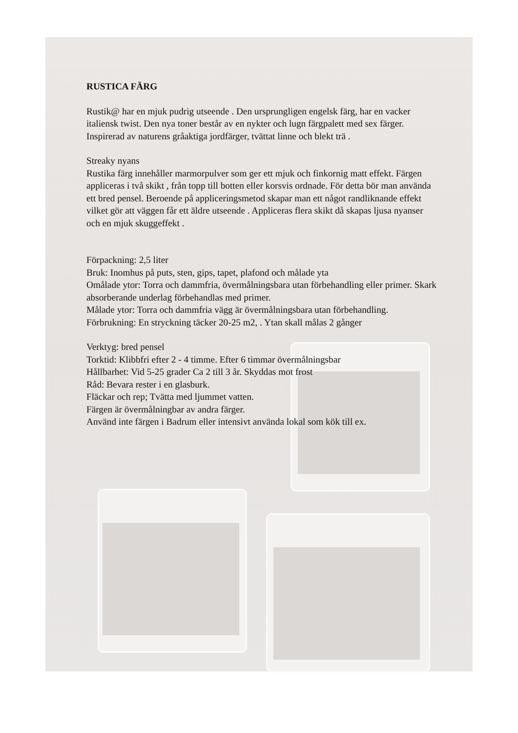RUSTICA FÄRG
Rustik@ har en mjuk pudrig utseende . Den ursprungligen engelsk färg, har en vacker italiensk twist. Den nya toner består av en nykter och lugn färgpalett med sex färger. Inspirerad av naturens gråaktiga jordfärger, tvättat linne och blekt trä .
Streaky nyans
Rustika färg innehåller marmorpulver som ger ett mjuk och finkornig matt effekt. Färgen appliceras i två skikt , från topp till botten eller korsvis ordnade. För detta bör man använda ett bred pensel. Beroende på appliceringsmetod skapar man ett något randliknande effekt vilket gör att väggen får ett äldre utseende . Appliceras flera skikt då skapas ljusa nyanser och en mjuk skuggeffekt .
Förpackning: 2,5 liter
Bruk: Inomhus på puts, sten, gips, tapet, plafond och målade yta
Omålade ytor: Torra och dammfria, övermålningsbara utan förbehandling eller primer. Skark absorberande underlag förbehandlas med primer.
Målade ytor: Torra och dammfria vägg är övermålningsbara utan förbehandling.
Förbrukning: En stryckning täcker 20-25 m2, . Ytan skall målas 2 gånger
Verktyg: bred pensel
Torktid: Klibbfri efter 2 - 4 timme. Efter 6 timmar övermålningsbar
Hållbarhet: Vid 5-25 grader Ca 2 till 3 år. Skyddas mot frost
Råd: Bevara rester i en glasburk.
Fläckar och rep; Tvätta med ljummet vatten.
Färgen är övermålningbar av andra färger.
Använd inte färgen i Badrum eller intensivt använda lokal som kök till ex.